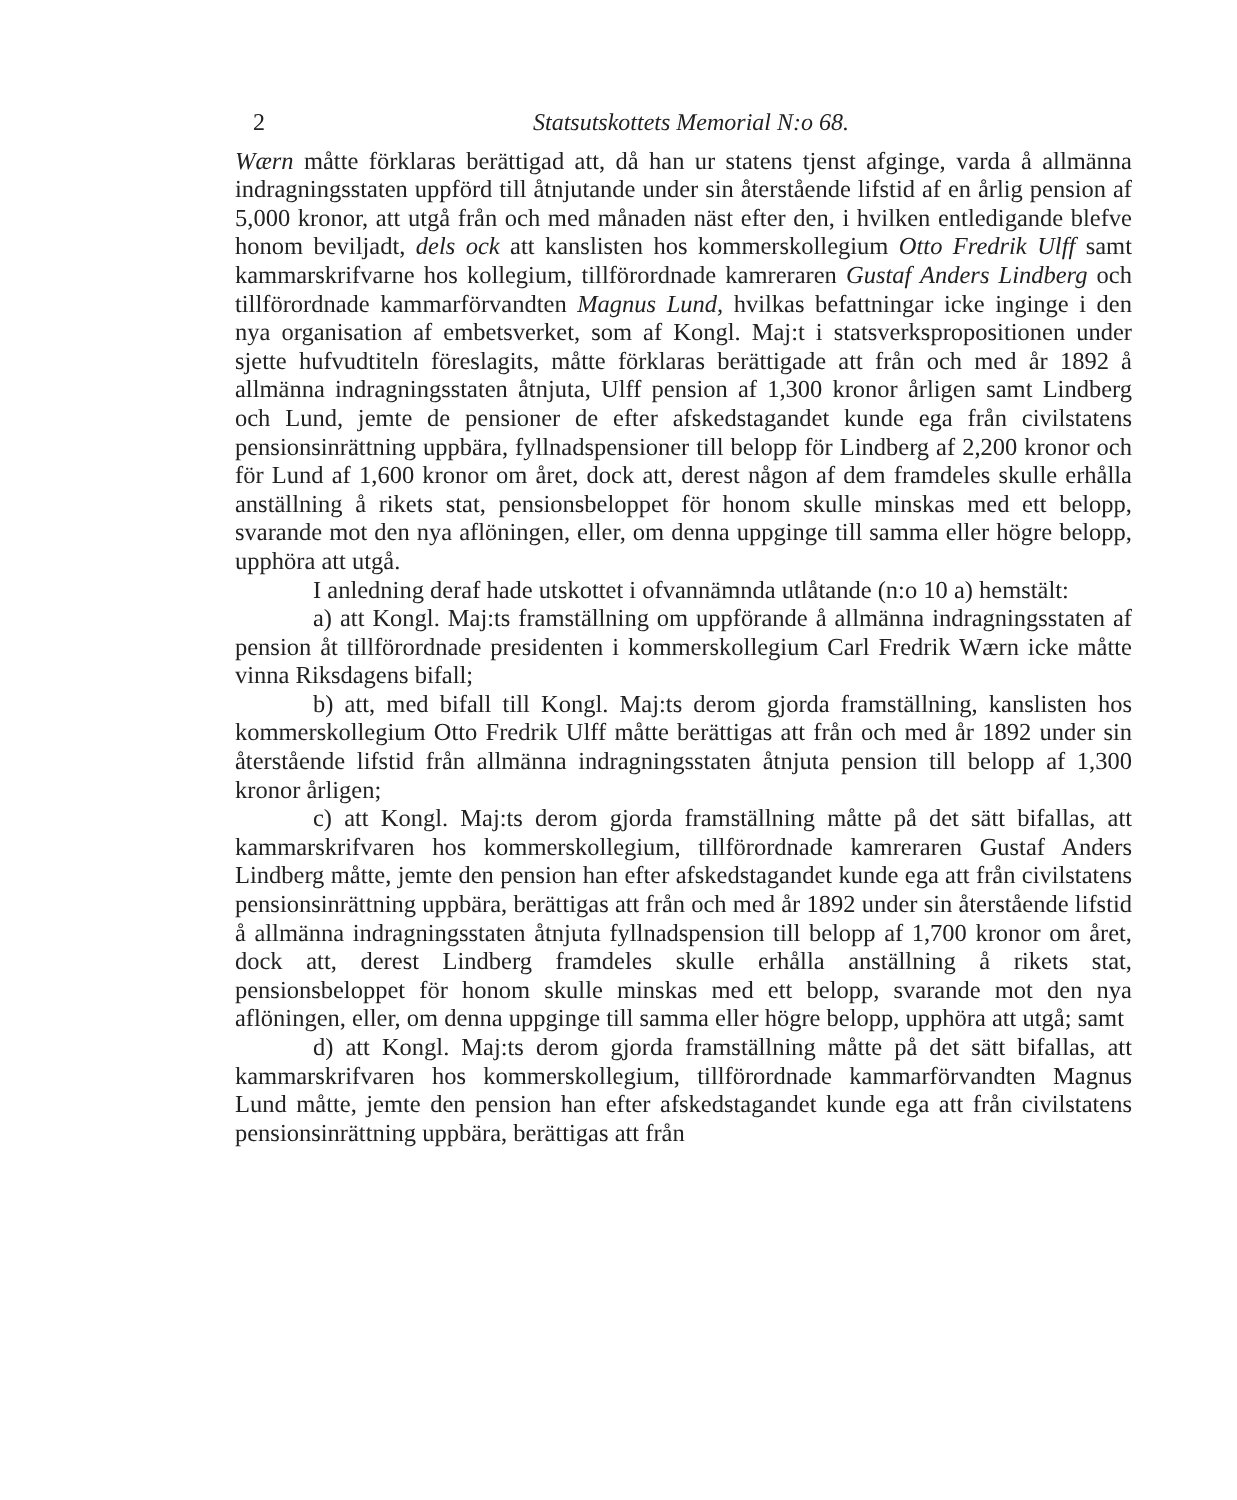2 Statsutskottets Memorial N:o 68.
Wærn måtte förklaras berättigad att, då han ur statens tjenst afginge, varda å allmänna indragningsstaten uppförd till åtnjutande under sin återstående lifstid af en årlig pension af 5,000 kronor, att utgå från och med månaden näst efter den, i hvilken entledigande blefve honom beviljadt, dels ock att kanslisten hos kommerskollegium Otto Fredrik Ulff samt kammarskrifvarne hos kollegium, tillförordnade kamreraren Gustaf Anders Lindberg och tillförordnade kammarförvandten Magnus Lund, hvilkas befattningar icke inginge i den nya organisation af embetsverket, som af Kongl. Maj:t i statsverkspropositionen under sjette hufvudtiteln föreslagits, måtte förklaras berättigade att från och med år 1892 å allmänna indragningsstaten åtnjuta, Ulff pension af 1,300 kronor årligen samt Lindberg och Lund, jemte de pensioner de efter afskedstagandet kunde ega från civilstatens pensionsinrättning uppbära, fyllnadspensioner till belopp för Lindberg af 2,200 kronor och för Lund af 1,600 kronor om året, dock att, derest någon af dem framdeles skulle erhålla anställning å rikets stat, pensionsbeloppet för honom skulle minskas med ett belopp, svarande mot den nya aflöningen, eller, om denna uppginge till samma eller högre belopp, upphöra att utgå.
I anledning deraf hade utskottet i ofvannämnda utlåtande (n:o 10 a) hemstält:
a) att Kongl. Maj:ts framställning om uppförande å allmänna indragningsstaten af pension åt tillförordnade presidenten i kommerskollegium Carl Fredrik Wærn icke måtte vinna Riksdagens bifall;
b) att, med bifall till Kongl. Maj:ts derom gjorda framställning, kanslisten hos kommerskollegium Otto Fredrik Ulff måtte berättigas att från och med år 1892 under sin återstående lifstid från allmänna indragningsstaten åtnjuta pension till belopp af 1,300 kronor årligen;
c) att Kongl. Maj:ts derom gjorda framställning måtte på det sätt bifallas, att kammarskrifvaren hos kommerskollegium, tillförordnade kamreraren Gustaf Anders Lindberg måtte, jemte den pension han efter afskedstagandet kunde ega att från civilstatens pensionsinrättning uppbära, berättigas att från och med år 1892 under sin återstående lifstid å allmänna indragningsstaten åtnjuta fyllnadspension till belopp af 1,700 kronor om året, dock att, derest Lindberg framdeles skulle erhålla anställning å rikets stat, pensionsbeloppet för honom skulle minskas med ett belopp, svarande mot den nya aflöningen, eller, om denna uppginge till samma eller högre belopp, upphöra att utgå; samt
d) att Kongl. Maj:ts derom gjorda framställning måtte på det sätt bifallas, att kammarskrifvaren hos kommerskollegium, tillförordnade kammarförvandten Magnus Lund måtte, jemte den pension han efter afskedstagandet kunde ega att från civilstatens pensionsinrättning uppbära, berättigas att från